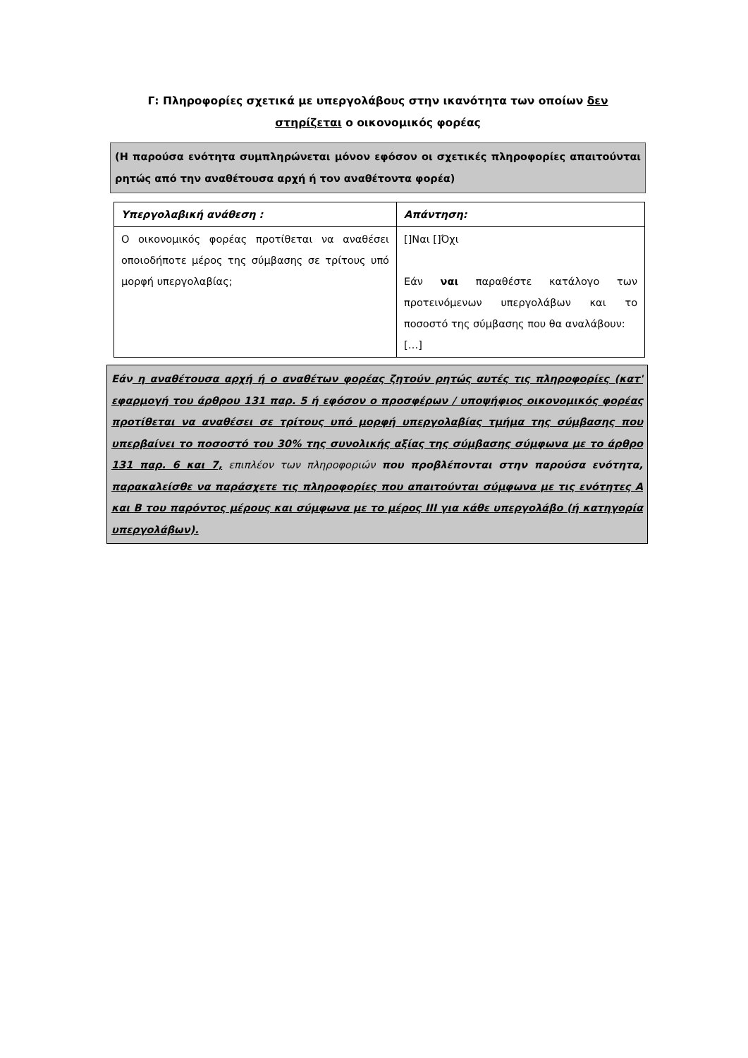Γ: Πληροφορίες σχετικά με υπεργολάβους στην ικανότητα των οποίων δεν
στηρίζεται ο οικονομικός φορέας
(Η παρούσα ενότητα συμπληρώνεται μόνον εφόσον οι σχετικές πληροφορίες απαιτούνται ρητώς από την αναθέτουσα αρχή ή τον αναθέτοντα φορέα)
| Υπεργολαβική ανάθεση : | Απάντηση: |
| Ο οικονομικός φορέας προτίθεται να αναθέσει οποιοδήποτε μέρος της σύμβασης σε τρίτους υπό μορφή υπεργολαβίας; | []Ναι []Όχι Εάν ναι παραθέστε κατάλογο των προτεινόμενων υπεργολάβων και το ποσοστό της σύμβασης που θα αναλάβουν: […] |
Εάν η αναθέτουσα αρχή ή ο αναθέτων φορέας ζητούν ρητώς αυτές τις πληροφορίες (κατ' εφαρμογή του άρθρου 131 παρ. 5 ή εφόσον ο προσφέρων / υποψήφιος οικονομικός φορέας προτίθεται να αναθέσει σε τρίτους υπό μορφή υπεργολαβίας τμήμα της σύμβασης που υπερβαίνει το ποσοστό του 30% της συνολικής αξίας της σύμβασης σύμφωνα με το άρθρο 131 παρ. 6 και 7, επιπλέον των πληροφοριών που προβλέπονται στην παρούσα ενότητα, παρακαλείσθε να παράσχετε τις πληροφορίες που απαιτούνται σύμφωνα με τις ενότητες Α και Β του παρόντος μέρους και σύμφωνα με το μέρος ΙΙΙ για κάθε υπεργολάβο (ή κατηγορία υπεργολάβων).